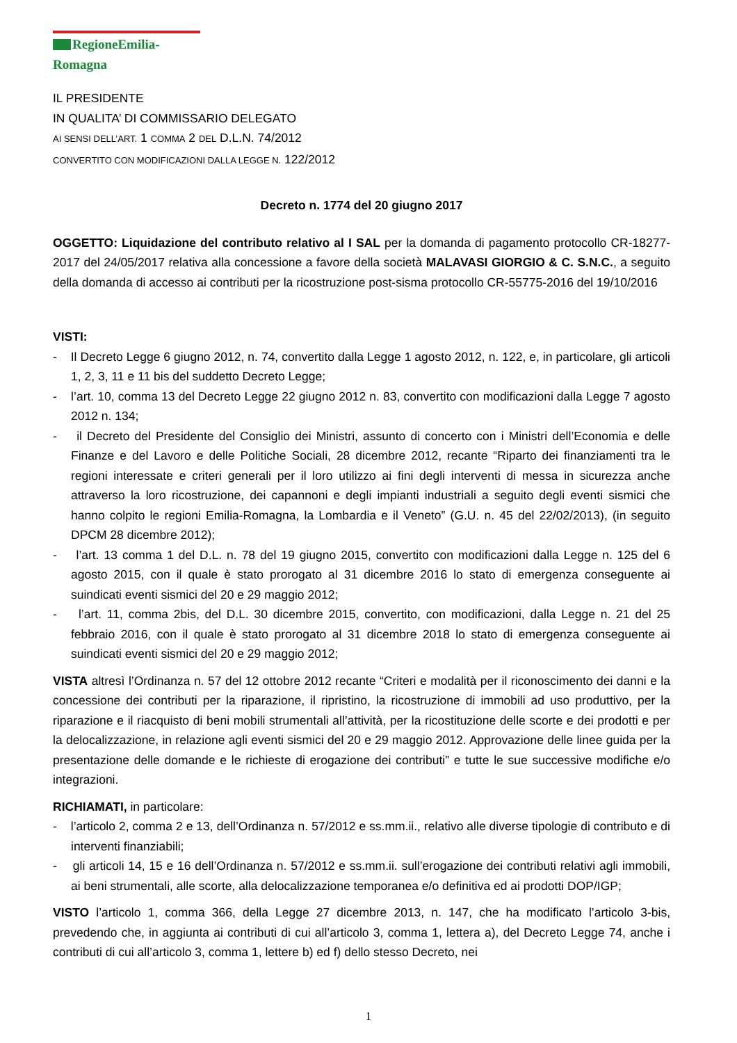RegioneEmilia-Romagna
IL PRESIDENTE
IN QUALITA’ DI COMMISSARIO DELEGATO
AI SENSI DELL’ART. 1 COMMA 2 DEL D.L.N. 74/2012
CONVERTITO CON MODIFICAZIONI DALLA LEGGE N. 122/2012
Decreto n. 1774 del 20 giugno 2017
OGGETTO: Liquidazione del contributo relativo al I SAL per la domanda di pagamento protocollo CR-18277-2017 del 24/05/2017 relativa alla concessione a favore della società MALAVASI GIORGIO & C. S.N.C., a seguito della domanda di accesso ai contributi per la ricostruzione post-sisma protocollo CR-55775-2016 del 19/10/2016
VISTI:
- Il Decreto Legge 6 giugno 2012, n. 74, convertito dalla Legge 1 agosto 2012, n. 122, e, in particolare, gli articoli 1, 2, 3, 11 e 11 bis del suddetto Decreto Legge;
- l’art. 10, comma 13 del Decreto Legge 22 giugno 2012 n. 83, convertito con modificazioni dalla Legge 7 agosto 2012 n. 134;
- il Decreto del Presidente del Consiglio dei Ministri, assunto di concerto con i Ministri dell’Economia e delle Finanze e del Lavoro e delle Politiche Sociali, 28 dicembre 2012, recante “Riparto dei finanziamenti tra le regioni interessate e criteri generali per il loro utilizzo ai fini degli interventi di messa in sicurezza anche attraverso la loro ricostruzione, dei capannoni e degli impianti industriali a seguito degli eventi sismici che hanno colpito le regioni Emilia-Romagna, la Lombardia e il Veneto” (G.U. n. 45 del 22/02/2013), (in seguito DPCM 28 dicembre 2012);
- l’art. 13 comma 1 del D.L. n. 78 del 19 giugno 2015, convertito con modificazioni dalla Legge n. 125 del 6 agosto 2015, con il quale è stato prorogato al 31 dicembre 2016 lo stato di emergenza conseguente ai suindicati eventi sismici del 20 e 29 maggio 2012;
- l’art. 11, comma 2bis, del D.L. 30 dicembre 2015, convertito, con modificazioni, dalla Legge n. 21 del 25 febbraio 2016, con il quale è stato prorogato al 31 dicembre 2018 lo stato di emergenza conseguente ai suindicati eventi sismici del 20 e 29 maggio 2012;
VISTA altresì l’Ordinanza n. 57 del 12 ottobre 2012 recante “Criteri e modalità per il riconoscimento dei danni e la concessione dei contributi per la riparazione, il ripristino, la ricostruzione di immobili ad uso produttivo, per la riparazione e il riacquisto di beni mobili strumentali all’attività, per la ricostituzione delle scorte e dei prodotti e per la delocalizzazione, in relazione agli eventi sismici del 20 e 29 maggio 2012. Approvazione delle linee guida per la presentazione delle domande e le richieste di erogazione dei contributi” e tutte le sue successive modifiche e/o integrazioni.
RICHIAMATI, in particolare:
- l’articolo 2, comma 2 e 13, dell’Ordinanza n. 57/2012 e ss.mm.ii., relativo alle diverse tipologie di contributo e di interventi finanziabili;
- gli articoli 14, 15 e 16 dell’Ordinanza n. 57/2012 e ss.mm.ii. sull’erogazione dei contributi relativi agli immobili, ai beni strumentali, alle scorte, alla delocalizzazione temporanea e/o definitiva ed ai prodotti DOP/IGP;
VISTO l’articolo 1, comma 366, della Legge 27 dicembre 2013, n. 147, che ha modificato l’articolo 3-bis, prevedendo che, in aggiunta ai contributi di cui all’articolo 3, comma 1, lettera a), del Decreto Legge 74, anche i contributi di cui all’articolo 3, comma 1, lettere b) ed f) dello stesso Decreto, nei
1